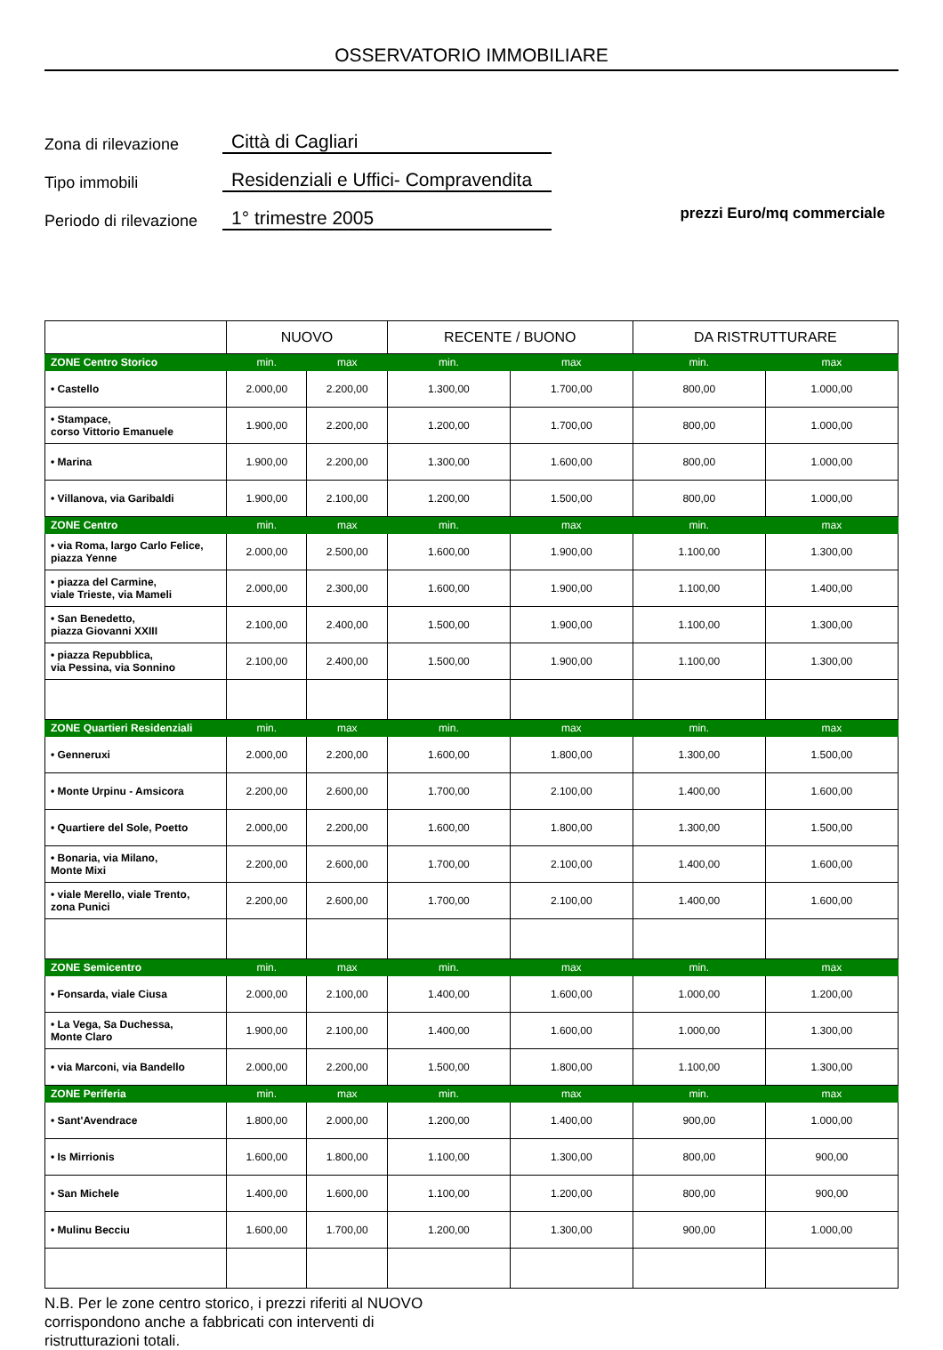OSSERVATORIO IMMOBILIARE
Zona di rilevazione
Città di Cagliari
Tipo immobili
Residenziali e Uffici- Compravendita
Periodo di rilevazione
1° trimestre 2005
prezzi Euro/mq commerciale
| | NUOVO | | RECENTE / BUONO | | DA RISTRUTTURARE | |
| --- | --- | --- | --- | --- | --- | --- |
| ZONE Centro Storico | min. | max | min. | max | min. | max |
| • Castello | 2.000,00 | 2.200,00 | 1.300,00 | 1.700,00 | 800,00 | 1.000,00 |
| • Stampace, corso Vittorio Emanuele | 1.900,00 | 2.200,00 | 1.200,00 | 1.700,00 | 800,00 | 1.000,00 |
| • Marina | 1.900,00 | 2.200,00 | 1.300,00 | 1.600,00 | 800,00 | 1.000,00 |
| • Villanova, via Garibaldi | 1.900,00 | 2.100,00 | 1.200,00 | 1.500,00 | 800,00 | 1.000,00 |
| ZONE Centro | min. | max | min. | max | min. | max |
| • via Roma, largo Carlo Felice, piazza Yenne | 2.000,00 | 2.500,00 | 1.600,00 | 1.900,00 | 1.100,00 | 1.300,00 |
| • piazza del Carmine, viale Trieste, via Mameli | 2.000,00 | 2.300,00 | 1.600,00 | 1.900,00 | 1.100,00 | 1.400,00 |
| • San Benedetto, piazza Giovanni XXIII | 2.100,00 | 2.400,00 | 1.500,00 | 1.900,00 | 1.100,00 | 1.300,00 |
| • piazza Repubblica, via Pessina, via Sonnino | 2.100,00 | 2.400,00 | 1.500,00 | 1.900,00 | 1.100,00 | 1.300,00 |
| ZONE Quartieri Residenziali | min. | max | min. | max | min. | max |
| • Genneruxi | 2.000,00 | 2.200,00 | 1.600,00 | 1.800,00 | 1.300,00 | 1.500,00 |
| • Monte Urpinu - Amsicora | 2.200,00 | 2.600,00 | 1.700,00 | 2.100,00 | 1.400,00 | 1.600,00 |
| • Quartiere del Sole, Poetto | 2.000,00 | 2.200,00 | 1.600,00 | 1.800,00 | 1.300,00 | 1.500,00 |
| • Bonaria, via Milano, Monte Mixi | 2.200,00 | 2.600,00 | 1.700,00 | 2.100,00 | 1.400,00 | 1.600,00 |
| • viale Merello, viale Trento, zona Punici | 2.200,00 | 2.600,00 | 1.700,00 | 2.100,00 | 1.400,00 | 1.600,00 |
| ZONE Semicentro | min. | max | min. | max | min. | max |
| • Fonsarda, viale Ciusa | 2.000,00 | 2.100,00 | 1.400,00 | 1.600,00 | 1.000,00 | 1.200,00 |
| • La Vega, Sa Duchessa, Monte Claro | 1.900,00 | 2.100,00 | 1.400,00 | 1.600,00 | 1.000,00 | 1.300,00 |
| • via Marconi, via Bandello | 2.000,00 | 2.200,00 | 1.500,00 | 1.800,00 | 1.100,00 | 1.300,00 |
| ZONE Periferia | min. | max | min. | max | min. | max |
| • Sant'Avendrace | 1.800,00 | 2.000,00 | 1.200,00 | 1.400,00 | 900,00 | 1.000,00 |
| • Is Mirrionis | 1.600,00 | 1.800,00 | 1.100,00 | 1.300,00 | 800,00 | 900,00 |
| • San Michele | 1.400,00 | 1.600,00 | 1.100,00 | 1.200,00 | 800,00 | 900,00 |
| • Mulinu Becciu | 1.600,00 | 1.700,00 | 1.200,00 | 1.300,00 | 900,00 | 1.000,00 |
N.B. Per le zone centro storico, i prezzi riferiti al NUOVO
corrispondono anche a fabbricati con interventi di
ristrutturazioni totali.